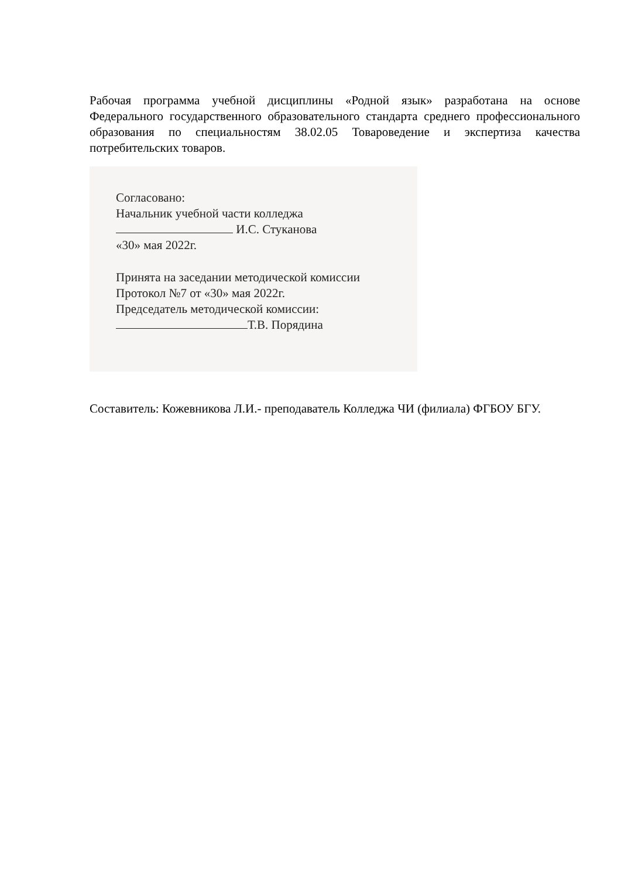Рабочая программа учебной дисциплины «Родной язык» разработана на основе Федерального государственного образовательного стандарта среднего профессионального образования по специальностям 38.02.05 Товароведение и экспертиза качества потребительских товаров.
Согласовано:
Начальник учебной части колледжа
И.С. Стуканова
«30» мая 2022г.
Принята на заседании методической комиссии
Протокол №7 от «30» мая 2022г.
Председатель методической комиссии:
Т.В. Порядина
Составитель: Кожевникова Л.И.- преподаватель Колледжа ЧИ (филиала) ФГБОУ БГУ.